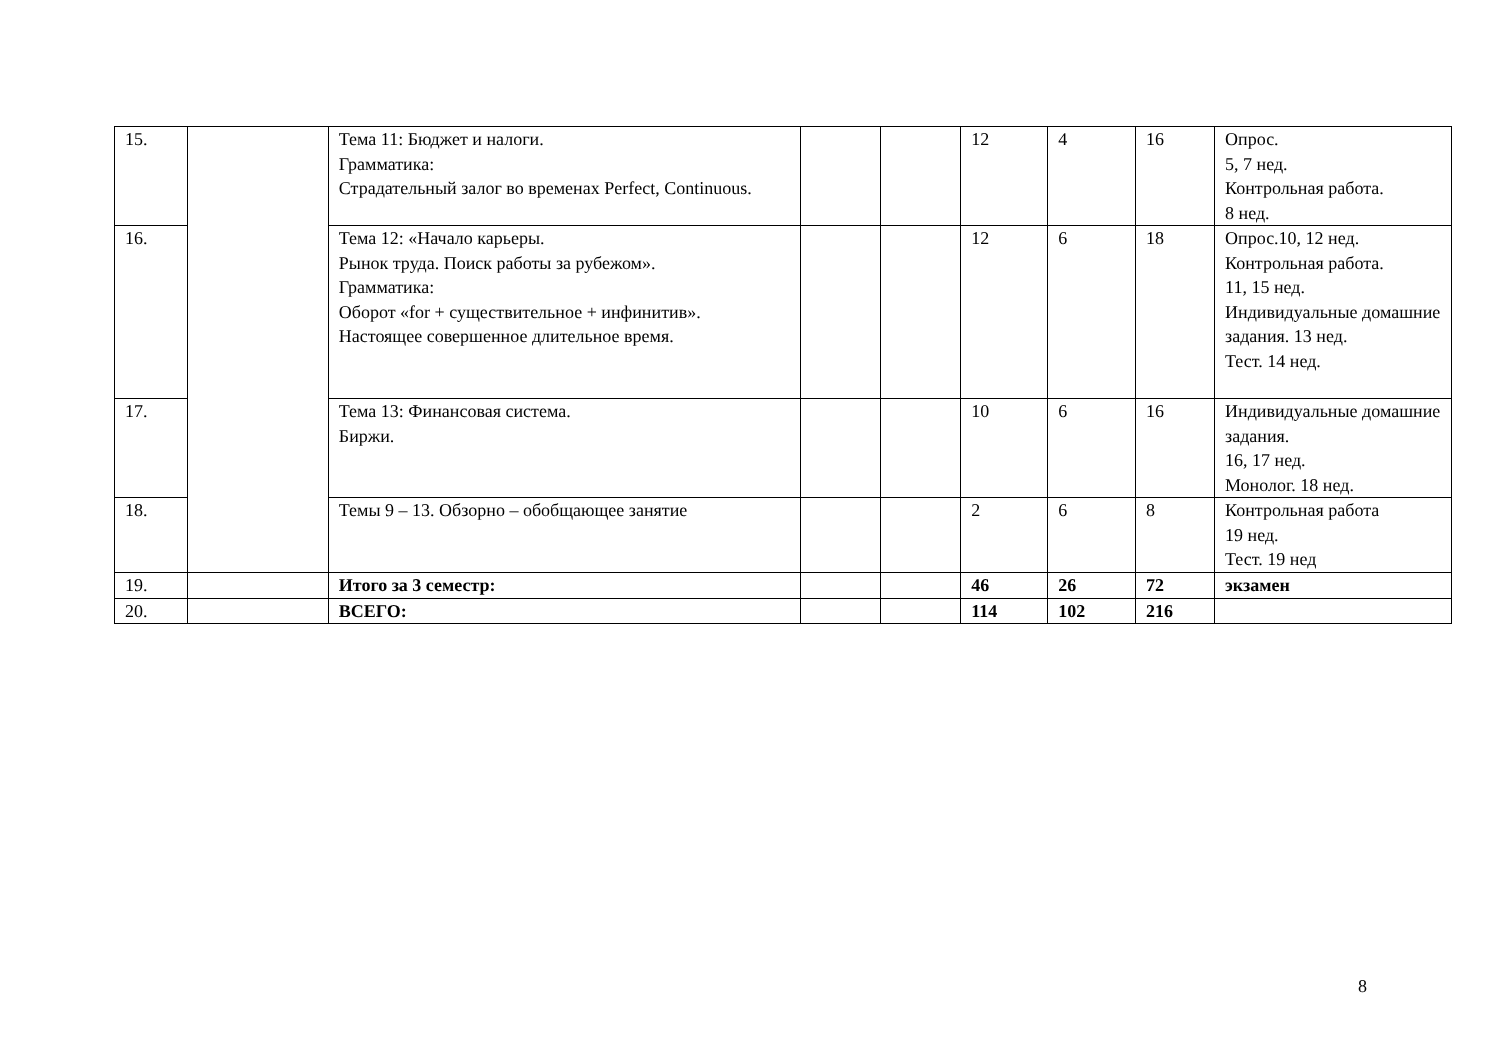| 15. | | Тема 11: Бюджет и налоги. Грамматика: Страдательный залог во временах Perfect, Continuous. | | | 12 | 4 | 16 | Опрос. 5, 7 нед. Контрольная работа. 8 нед. |
| 16. | | Тема 12: «Начало карьеры. Рынок труда. Поиск работы за рубежом». Грамматика: Оборот «for + существительное + инфинитив». Настоящее совершенное длительное время. | | | 12 | 6 | 18 | Опрос.10, 12 нед. Контрольная работа. 11, 15 нед. Индивидуальные домашние задания. 13 нед. Тест. 14 нед. |
| 17. | | Тема 13: Финансовая система. Биржи. | | | 10 | 6 | 16 | Индивидуальные домашние задания. 16, 17 нед. Монолог. 18 нед. |
| 18. | | Темы 9 – 13. Обзорно – обобщающее занятие | | | 2 | 6 | 8 | Контрольная работа 19 нед. Тест. 19 нед |
| 19. | | Итого за 3 семестр: | | | 46 | 26 | 72 | экзамен |
| 20. | | ВСЕГО: | | | 114 | 102 | 216 | |
8